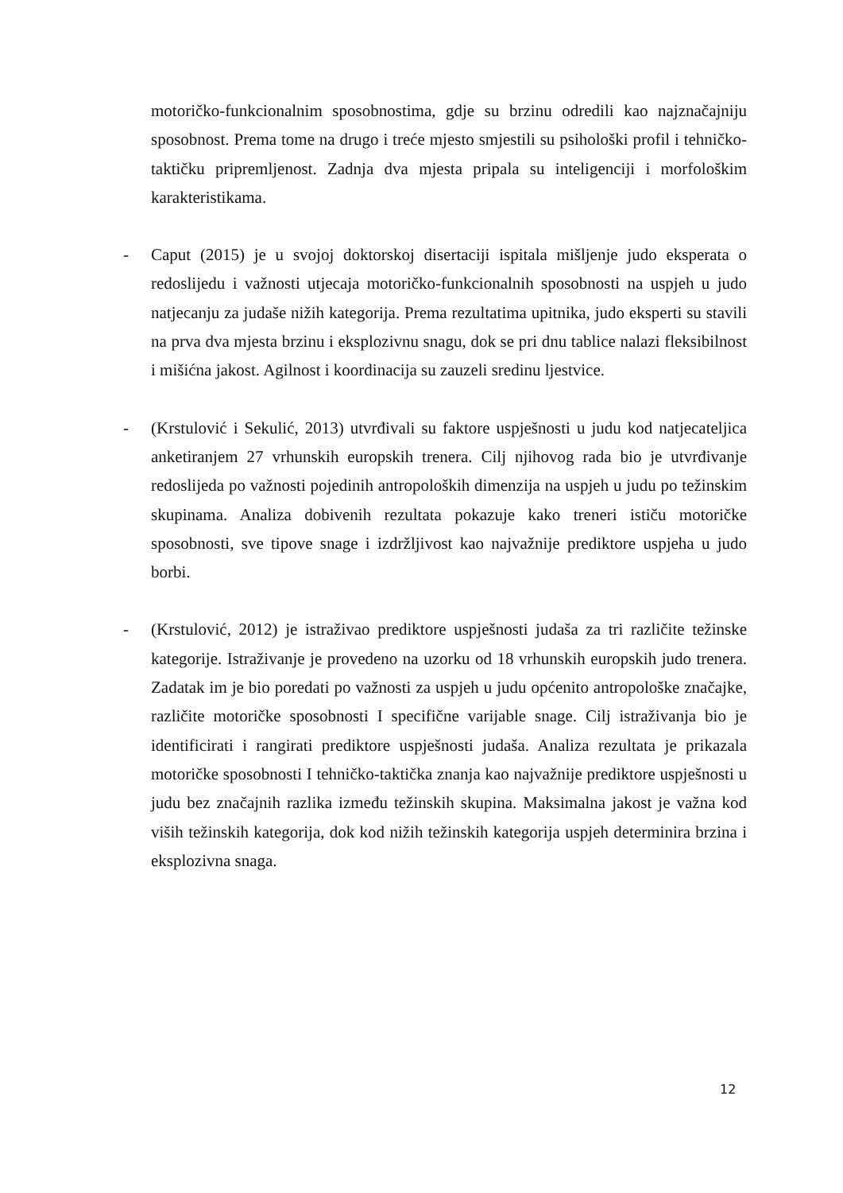motoričko-funkcionalnim sposobnostima, gdje su brzinu odredili kao najznačajniju sposobnost. Prema tome na drugo i treće mjesto smjestili su psihološki profil i tehničko-taktičku pripremljenost. Zadnja dva mjesta pripala su inteligenciji i morfološkim karakteristikama.
-
Caput (2015) je u svojoj doktorskoj disertaciji ispitala mišljenje judo eksperata o redoslijedu i važnosti utjecaja motoričko-funkcionalnih sposobnosti na uspjeh u judo natjecanju za judaše nižih kategorija. Prema rezultatima upitnika, judo eksperti su stavili na prva dva mjesta brzinu i eksplozivnu snagu, dok se pri dnu tablice nalazi fleksibilnost i mišićna jakost. Agilnost i koordinacija su zauzeli sredinu ljestvice.
-
(Krstulović i Sekulić, 2013) utvrđivali su faktore uspješnosti u judu kod natjecateljica anketiranjem 27 vrhunskih europskih trenera. Cilj njihovog rada bio je utvrđivanje redoslijeda po važnosti pojedinih antropoloških dimenzija na uspjeh u judu po težinskim skupinama. Analiza dobivenih rezultata pokazuje kako treneri ističu motoričke sposobnosti, sve tipove snage i izdržljivost kao najvažnije prediktore uspjeha u judo borbi.
-
(Krstulović, 2012) je istraživao prediktore uspješnosti judaša za tri različite težinske kategorije. Istraživanje je provedeno na uzorku od 18 vrhunskih europskih judo trenera. Zadatak im je bio poredati po važnosti za uspjeh u judu općenito antropološke značajke, različite motoričke sposobnosti I specifične varijable snage. Cilj istraživanja bio je identificirati i rangirati prediktore uspješnosti judaša. Analiza rezultata je prikazala motoričke sposobnosti I tehničko-taktička znanja kao najvažnije prediktore uspješnosti u judu bez značajnih razlika između težinskih skupina. Maksimalna jakost je važna kod viših težinskih kategorija, dok kod nižih težinskih kategorija uspjeh determinira brzina i eksplozivna snaga.
12